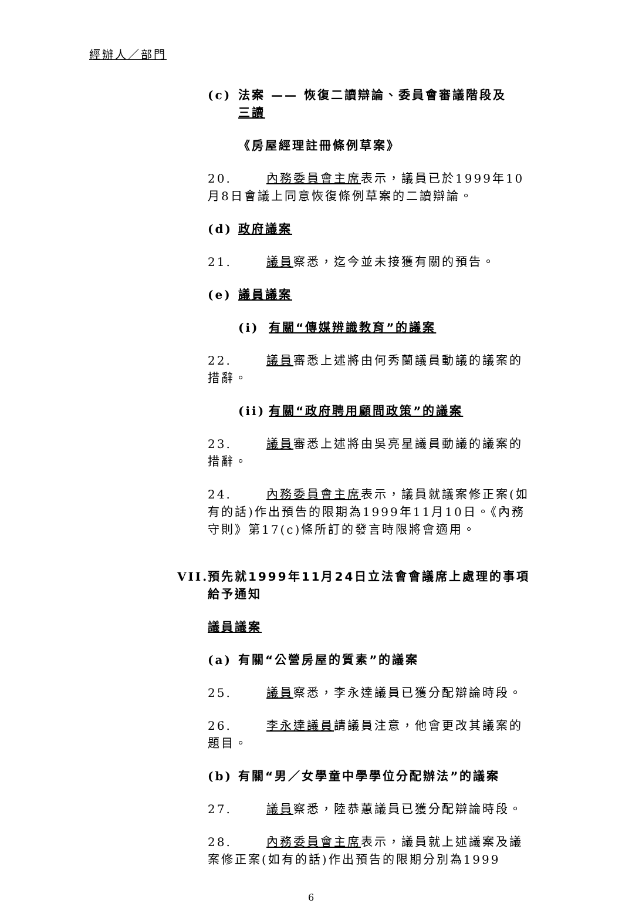經辦人／部門
(c) 法案 —— 恢復二讀辯論、委員會審議階段及
三讀
《房屋經理註冊條例草案》
20. 內務委員會主席表示，議員已於1999年10月8日會議上同意恢復條例草案的二讀辯論。
(d) 政府議案
21. 議員察悉，迄今並未接獲有關的預告。
(e) 議員議案
(i) 有關“傳媒辨識教育”的議案
22. 議員審悉上述將由何秀蘭議員動議的議案的措辭。
(ii) 有關“政府聘用顧問政策”的議案
23. 議員審悉上述將由吳亮星議員動議的議案的措辭。
24. 內務委員會主席表示，議員就議案修正案(如有的話)作出預告的限期為1999年11月10日。《內務守則》第17(c)條所訂的發言時限將會適用。
VII. 預先就1999年11月24日立法會會議席上處理的事項
給予通知
議員議案
(a) 有關“公營房屋的質素”的議案
25. 議員察悉，李永達議員已獲分配辯論時段。
26. 李永達議員請議員注意，他會更改其議案的題目。
(b) 有關“男／女學童中學學位分配辦法”的議案
27. 議員察悉，陸恭蕙議員已獲分配辯論時段。
28. 內務委員會主席表示，議員就上述議案及議案修正案(如有的話)作出預告的限期分別為1999
6